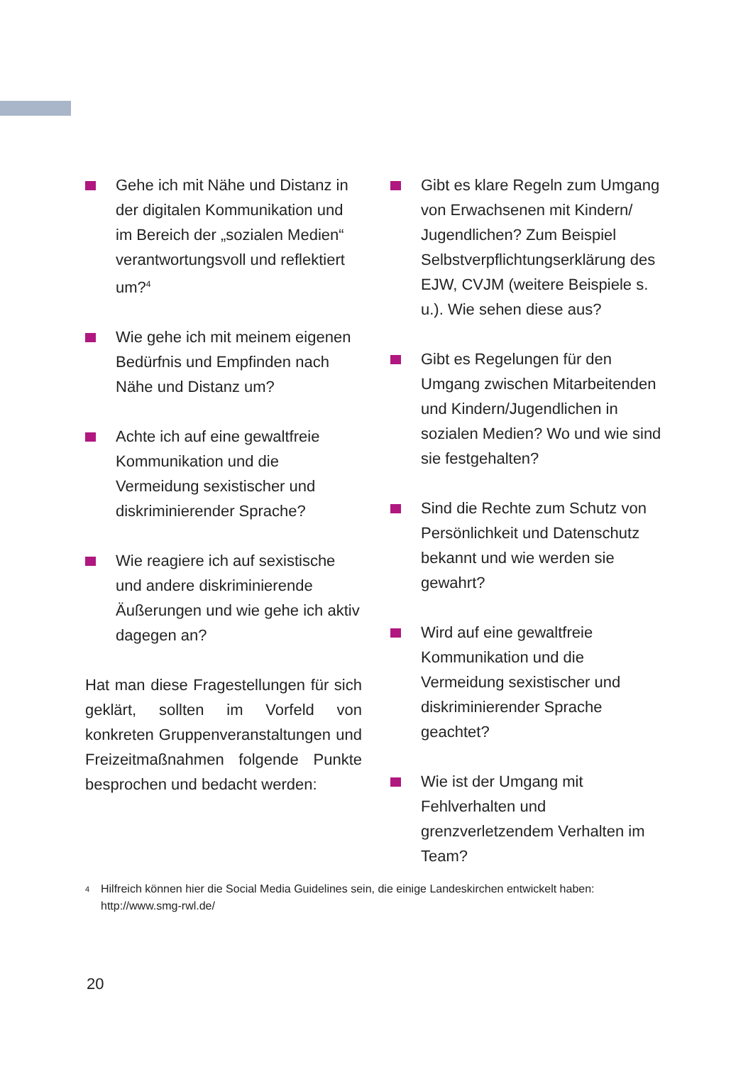Gehe ich mit Nähe und Distanz in der digitalen Kommunikation und im Bereich der „sozialen Medien“ verantwortungsvoll und reflektiert um?<sup>4</sup>
Wie gehe ich mit meinem eigenen Bedürfnis und Empfinden nach Nähe und Distanz um?
Achte ich auf eine gewaltfreie Kommunikation und die Vermeidung sexistischer und diskriminierender Sprache?
Wie reagiere ich auf sexistische und andere diskriminierende Äußerungen und wie gehe ich aktiv dagegen an?
Hat man diese Fragestellungen für sich geklärt, sollten im Vorfeld von konkreten Gruppenveranstaltungen und Freizeitmaßnahmen folgende Punkte besprochen und bedacht werden:
Gibt es klare Regeln zum Umgang von Erwachsenen mit Kindern/ Jugendlichen? Zum Beispiel Selbstverpflichtungserklärung des EJW, CVJM (weitere Beispiele s. u.). Wie sehen diese aus?
Gibt es Regelungen für den Umgang zwischen Mitarbeitenden und Kindern/Jugendlichen in sozialen Medien? Wo und wie sind sie festgehalten?
Sind die Rechte zum Schutz von Persönlichkeit und Datenschutz bekannt und wie werden sie gewahrt?
Wird auf eine gewaltfreie Kommunikation und die Vermeidung sexistischer und diskriminierender Sprache geachtet?
Wie ist der Umgang mit Fehlverhalten und grenzverletzendem Verhalten im Team?
4
Hilfreich können hier die Social Media Guidelines sein, die einige Landeskirchen entwickelt haben:
http://www.smg-rwl.de/
20